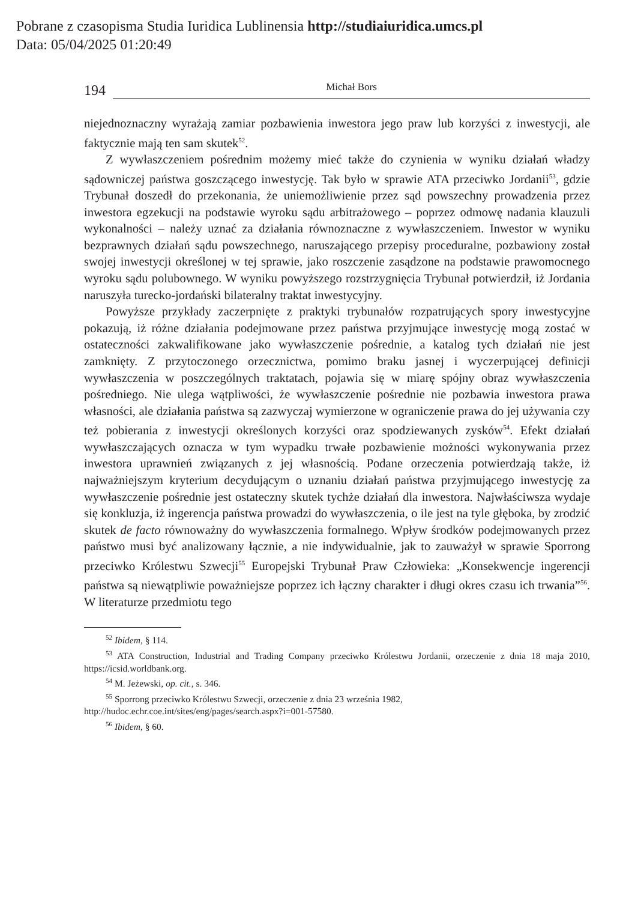Pobrane z czasopisma Studia Iuridica Lublinensia http://studiaiuridica.umcs.pl
Data: 05/04/2025 01:20:49
194 Michał Bors
niejednoznaczny wyrażają zamiar pozbawienia inwestora jego praw lub korzyści z inwestycji, ale faktycznie mają ten sam skutek<sup>52</sup>.
Z wywłaszczeniem pośrednim możemy mieć także do czynienia w wyniku działań władzy sądowniczej państwa goszczącego inwestycję. Tak było w sprawie ATA przeciwko Jordanii<sup>53</sup>, gdzie Trybunał doszedł do przekonania, że uniemożliwienie przez sąd powszechny prowadzenia przez inwestora egzekucji na podstawie wyroku sądu arbitrażowego – poprzez odmowę nadania klauzuli wykonalności – należy uznać za działania równoznaczne z wywłaszczeniem. Inwestor w wyniku bezprawnych działań sądu powszechnego, naruszającego przepisy proceduralne, pozbawiony został swojej inwestycji określonej w tej sprawie, jako roszczenie zasądzone na podstawie prawomocnego wyroku sądu polubownego. W wyniku powyższego rozstrzygnięcia Trybunał potwierdził, iż Jordania naruszyła turecko-jordański bilateralny traktat inwestycyjny.
Powyższe przykłady zaczerpnięte z praktyki trybunałów rozpatrujących spory inwestycyjne pokazują, iż różne działania podejmowane przez państwa przyjmujące inwestycję mogą zostać w ostateczności zakwalifikowane jako wywłaszczenie pośrednie, a katalog tych działań nie jest zamknięty. Z przytoczonego orzecznictwa, pomimo braku jasnej i wyczerpującej definicji wywłaszczenia w poszczególnych traktatach, pojawia się w miarę spójny obraz wywłaszczenia pośredniego. Nie ulega wątpliwości, że wywłaszczenie pośrednie nie pozbawia inwestora prawa własności, ale działania państwa są zazwyczaj wymierzone w ograniczenie prawa do jej używania czy też pobierania z inwestycji określonych korzyści oraz spodziewanych zysków<sup>54</sup>. Efekt działań wywłaszczających oznacza w tym wypadku trwałe pozbawienie możności wykonywania przez inwestora uprawnień związanych z jej własnością. Podane orzeczenia potwierdzają także, iż najważniejszym kryterium decydującym o uznaniu działań państwa przyjmującego inwestycję za wywłaszczenie pośrednie jest ostateczny skutek tychże działań dla inwestora. Najwłaściwsza wydaje się konkluzja, iż ingerencja państwa prowadzi do wywłaszczenia, o ile jest na tyle głęboka, by zrodzić skutek de facto równoważny do wywłaszczenia formalnego. Wpływ środków podejmowanych przez państwo musi być analizowany łącznie, a nie indywidualnie, jak to zauważył w sprawie Sporrong przeciwko Królestwu Szwecji<sup>55</sup> Europejski Trybunał Praw Człowieka: „Konsekwencje ingerencji państwa są niewątpliwie poważniejsze poprzez ich łączny charakter i długi okres czasu ich trwania”<sup>56</sup>. W literaturze przedmiotu tego
<sup>52</sup> Ibidem, § 114.
<sup>53</sup> ATA Construction, Industrial and Trading Company przeciwko Królestwu Jordanii, orzeczenie z dnia 18 maja 2010, https://icsid.worldbank.org.
<sup>54</sup> M. Jeżewski, op. cit., s. 346.
<sup>55</sup> Sporrong przeciwko Królestwu Szwecji, orzeczenie z dnia 23 września 1982,
http://hudoc.echr.coe.int/sites/eng/pages/search.aspx?i=001-57580.
<sup>56</sup> Ibidem, § 60.